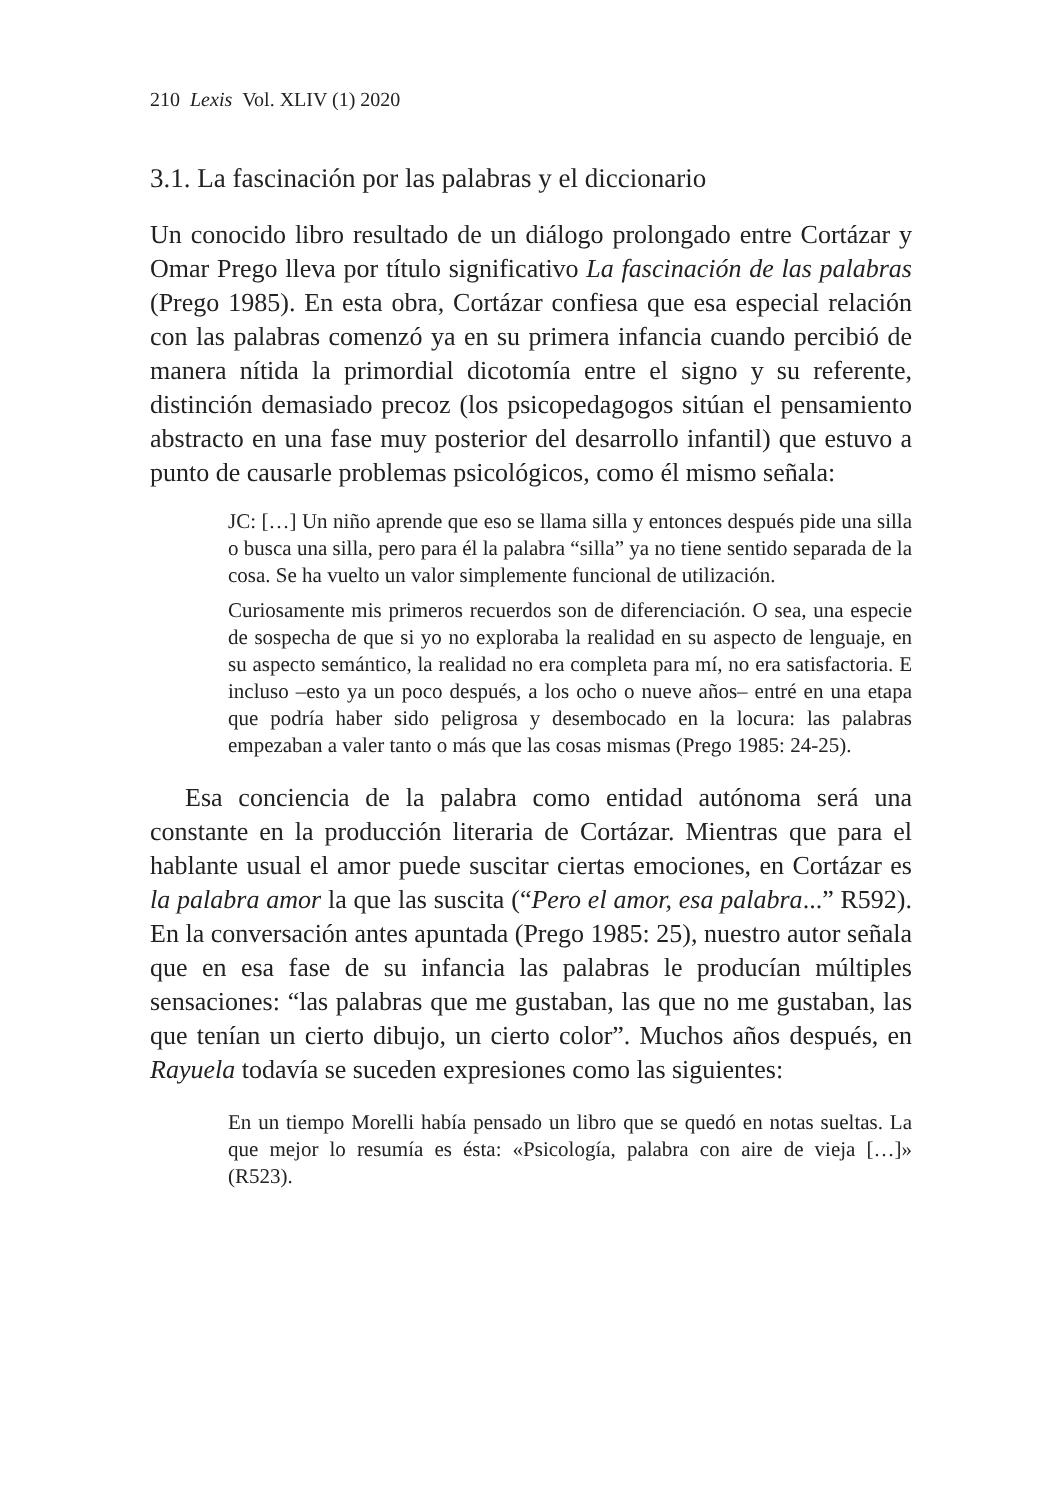210 Lexis Vol. XLIV (1) 2020
3.1. La fascinación por las palabras y el diccionario
Un conocido libro resultado de un diálogo prolongado entre Cortázar y Omar Prego lleva por título significativo La fascinación de las palabras (Prego 1985). En esta obra, Cortázar confiesa que esa especial relación con las palabras comenzó ya en su primera infancia cuando percibió de manera nítida la primordial dicotomía entre el signo y su referente, distinción demasiado precoz (los psicopedagogos sitúan el pensamiento abstracto en una fase muy posterior del desarrollo infantil) que estuvo a punto de causarle problemas psicológicos, como él mismo señala:
JC: […] Un niño aprende que eso se llama silla y entonces después pide una silla o busca una silla, pero para él la palabra “silla” ya no tiene sentido separada de la cosa. Se ha vuelto un valor simplemente funcional de utilización.
Curiosamente mis primeros recuerdos son de diferenciación. O sea, una especie de sospecha de que si yo no exploraba la realidad en su aspecto de lenguaje, en su aspecto semántico, la realidad no era completa para mí, no era satisfactoria. E incluso –esto ya un poco después, a los ocho o nueve años– entré en una etapa que podría haber sido peligrosa y desembocado en la locura: las palabras empezaban a valer tanto o más que las cosas mismas (Prego 1985: 24-25).
Esa conciencia de la palabra como entidad autónoma será una constante en la producción literaria de Cortázar. Mientras que para el hablante usual el amor puede suscitar ciertas emociones, en Cortázar es la palabra amor la que las suscita (“Pero el amor, esa palabra...” R592). En la conversación antes apuntada (Prego 1985: 25), nuestro autor señala que en esa fase de su infancia las palabras le producían múltiples sensaciones: “las palabras que me gustaban, las que no me gustaban, las que tenían un cierto dibujo, un cierto color”. Muchos años después, en Rayuela todavía se suceden expresiones como las siguientes:
En un tiempo Morelli había pensado un libro que se quedó en notas sueltas. La que mejor lo resumía es ésta: «Psicología, palabra con aire de vieja […]» (R523).